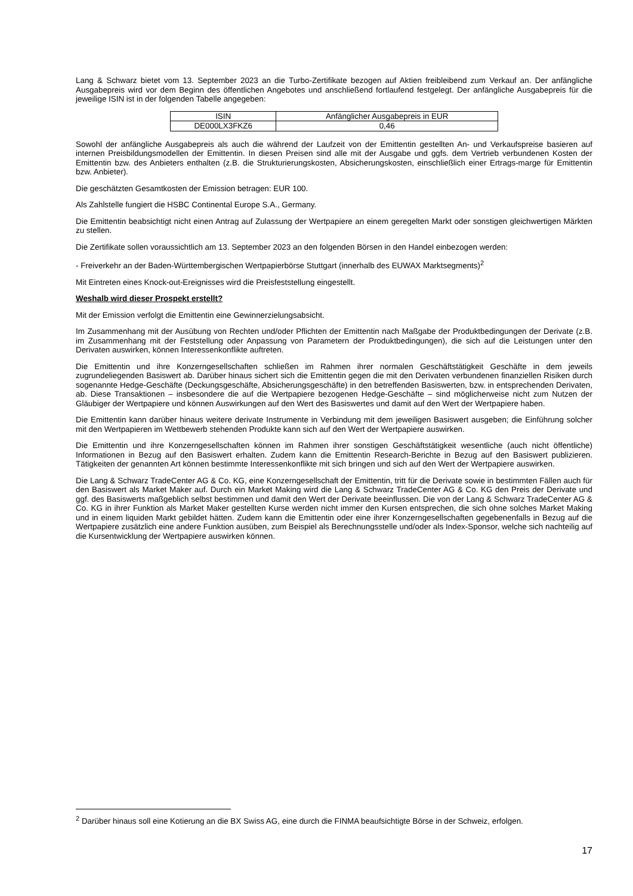Lang & Schwarz bietet vom 13. September 2023 an die Turbo-Zertifikate bezogen auf Aktien freibleibend zum Verkauf an. Der anfängliche Ausgabepreis wird vor dem Beginn des öffentlichen Angebotes und anschließend fortlaufend festgelegt. Der anfängliche Ausgabepreis für die jeweilige ISIN ist in der folgenden Tabelle angegeben:
| ISIN | Anfänglicher Ausgabepreis in EUR |
| --- | --- |
| DE000LX3FKZ6 | 0,46 |
Sowohl der anfängliche Ausgabepreis als auch die während der Laufzeit von der Emittentin gestellten An- und Verkaufspreise basieren auf internen Preisbildungsmodellen der Emittentin. In diesen Preisen sind alle mit der Ausgabe und ggfs. dem Vertrieb verbundenen Kosten der Emittentin bzw. des Anbieters enthalten (z.B. die Strukturierungskosten, Absicherungskosten, einschließlich einer Ertrags-marge für Emittentin bzw. Anbieter).
Die geschätzten Gesamtkosten der Emission betragen: EUR 100.
Als Zahlstelle fungiert die HSBC Continental Europe S.A., Germany.
Die Emittentin beabsichtigt nicht einen Antrag auf Zulassung der Wertpapiere an einem geregelten Markt oder sonstigen gleichwertigen Märkten zu stellen.
Die Zertifikate sollen voraussichtlich am 13. September 2023 an den folgenden Börsen in den Handel einbezogen werden:
- Freiverkehr an der Baden-Württembergischen Wertpapierbörse Stuttgart (innerhalb des EUWAX Marktsegments)<sup>2</sup>
Mit Eintreten eines Knock-out-Ereignisses wird die Preisfeststellung eingestellt.
Weshalb wird dieser Prospekt erstellt?
Mit der Emission verfolgt die Emittentin eine Gewinnerzielungsabsicht.
Im Zusammenhang mit der Ausübung von Rechten und/oder Pflichten der Emittentin nach Maßgabe der Produktbedingungen der Derivate (z.B. im Zusammenhang mit der Feststellung oder Anpassung von Parametern der Produktbedingungen), die sich auf die Leistungen unter den Derivaten auswirken, können Interessenkonflikte auftreten.
Die Emittentin und ihre Konzerngesellschaften schließen im Rahmen ihrer normalen Geschäftstätigkeit Geschäfte in dem jeweils zugrundeliegenden Basiswert ab. Darüber hinaus sichert sich die Emittentin gegen die mit den Derivaten verbundenen finanziellen Risiken durch sogenannte Hedge-Geschäfte (Deckungsgeschäfte, Absicherungsgeschäfte) in den betreffenden Basiswerten, bzw. in entsprechenden Derivaten, ab. Diese Transaktionen – insbesondere die auf die Wertpapiere bezogenen Hedge-Geschäfte – sind möglicherweise nicht zum Nutzen der Gläubiger der Wertpapiere und können Auswirkungen auf den Wert des Basiswertes und damit auf den Wert der Wertpapiere haben.
Die Emittentin kann darüber hinaus weitere derivate Instrumente in Verbindung mit dem jeweiligen Basiswert ausgeben; die Einführung solcher mit den Wertpapieren im Wettbewerb stehenden Produkte kann sich auf den Wert der Wertpapiere auswirken.
Die Emittentin und ihre Konzerngesellschaften können im Rahmen ihrer sonstigen Geschäftstätigkeit wesentliche (auch nicht öffentliche) Informationen in Bezug auf den Basiswert erhalten. Zudem kann die Emittentin Research-Berichte in Bezug auf den Basiswert publizieren. Tätigkeiten der genannten Art können bestimmte Interessenkonflikte mit sich bringen und sich auf den Wert der Wertpapiere auswirken.
Die Lang & Schwarz TradeCenter AG & Co. KG, eine Konzerngesellschaft der Emittentin, tritt für die Derivate sowie in bestimmten Fällen auch für den Basiswert als Market Maker auf. Durch ein Market Making wird die Lang & Schwarz TradeCenter AG & Co. KG den Preis der Derivate und ggf. des Basiswerts maßgeblich selbst bestimmen und damit den Wert der Derivate beeinflussen. Die von der Lang & Schwarz TradeCenter AG & Co. KG in ihrer Funktion als Market Maker gestellten Kurse werden nicht immer den Kursen entsprechen, die sich ohne solches Market Making und in einem liquiden Markt gebildet hätten. Zudem kann die Emittentin oder eine ihrer Konzerngesellschaften gegebenenfalls in Bezug auf die Wertpapiere zusätzlich eine andere Funktion ausüben, zum Beispiel als Berechnungsstelle und/oder als Index-Sponsor, welche sich nachteilig auf die Kursentwicklung der Wertpapiere auswirken können.
<sup>2</sup> Darüber hinaus soll eine Kotierung an die BX Swiss AG, eine durch die FINMA beaufsichtigte Börse in der Schweiz, erfolgen.
17